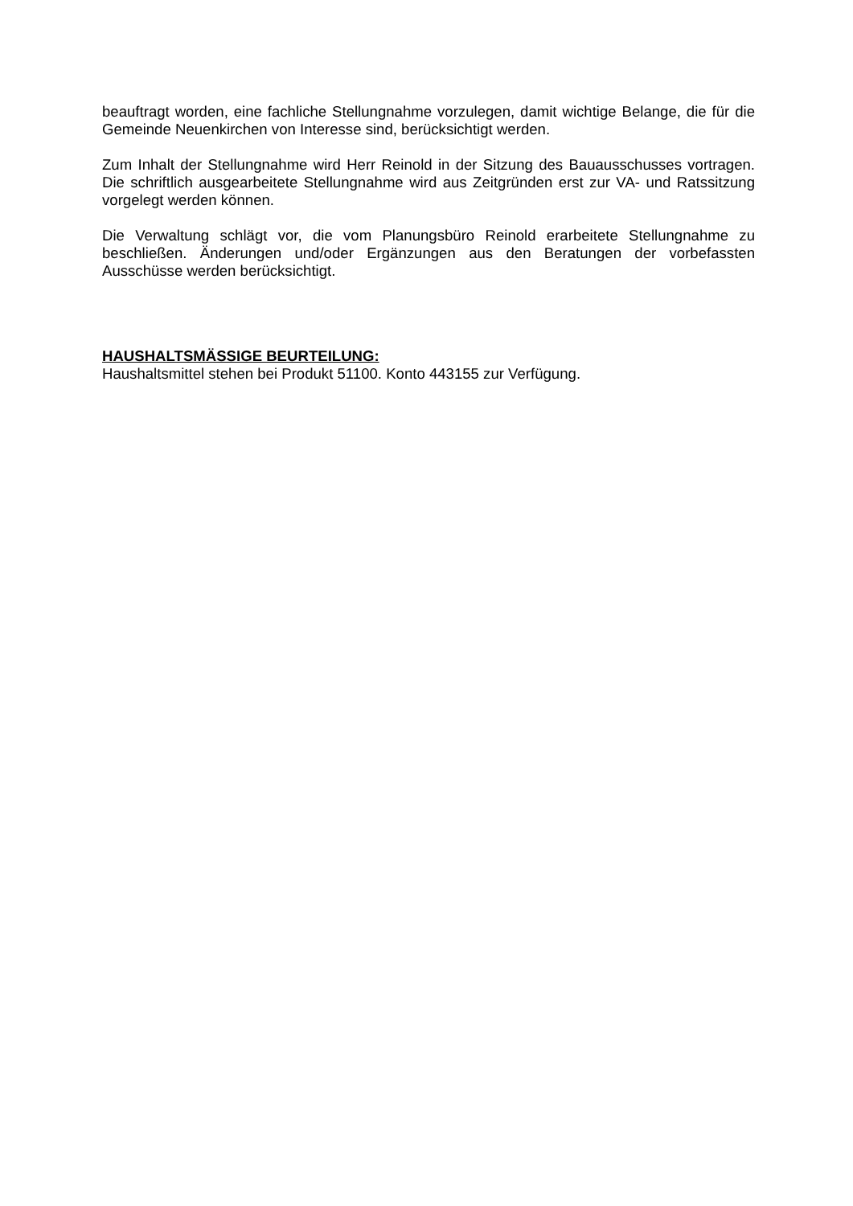beauftragt worden, eine fachliche Stellungnahme vorzulegen, damit wichtige Belange, die für die Gemeinde Neuenkirchen von Interesse sind, berücksichtigt werden.
Zum Inhalt der Stellungnahme wird Herr Reinold in der Sitzung des Bauausschusses vortragen. Die schriftlich ausgearbeitete Stellungnahme wird aus Zeitgründen erst zur VA- und Ratssitzung vorgelegt werden können.
Die Verwaltung schlägt vor, die vom Planungsbüro Reinold erarbeitete Stellungnahme zu beschließen. Änderungen und/oder Ergänzungen aus den Beratungen der vorbefassten Ausschüsse werden berücksichtigt.
HAUSHALTSMÄSSIGE BEURTEILUNG:
Haushaltsmittel stehen bei Produkt 51100. Konto 443155 zur Verfügung.